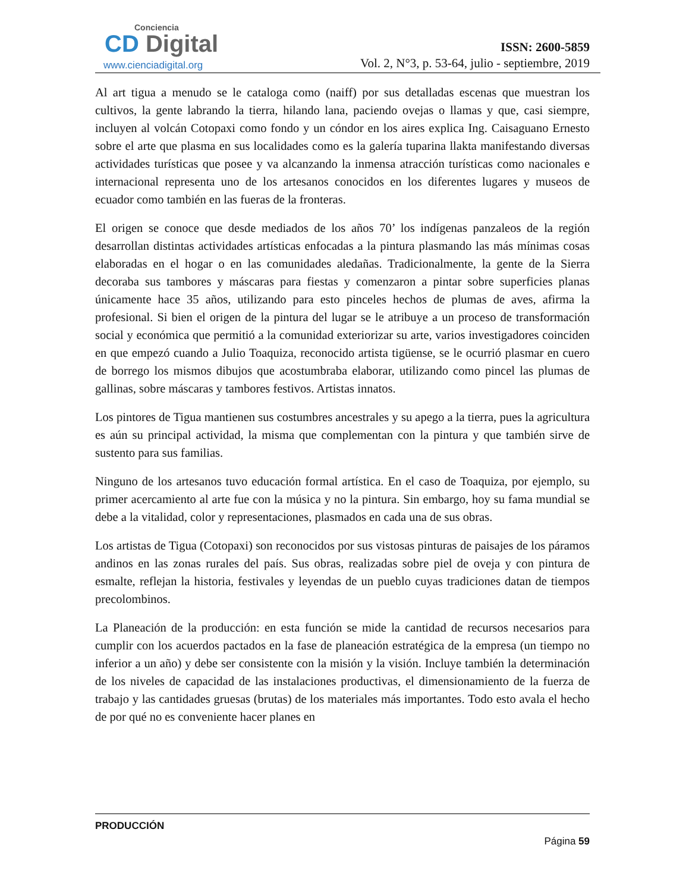Conciencia
CD Digital
www.cienciadigital.org
ISSN: 2600-5859
Vol. 2, N°3, p. 53-64, julio - septiembre, 2019
Al art tigua a menudo se le cataloga como (naiff) por sus detalladas escenas que muestran los cultivos, la gente labrando la tierra, hilando lana, paciendo ovejas o llamas y que, casi siempre, incluyen al volcán Cotopaxi como fondo y un cóndor en los aires explica Ing. Caisaguano Ernesto sobre el arte que plasma en sus localidades como es la galería tuparina llakta manifestando diversas actividades turísticas que posee y va alcanzando la inmensa atracción turísticas como nacionales e internacional representa uno de los artesanos conocidos en los diferentes lugares y museos de ecuador como también en las fueras de la fronteras.
El origen se conoce que desde mediados de los años 70’ los indígenas panzaleos de la región desarrollan distintas actividades artísticas enfocadas a la pintura plasmando las más mínimas cosas elaboradas en el hogar o en las comunidades aledañas. Tradicionalmente, la gente de la Sierra decoraba sus tambores y máscaras para fiestas y comenzaron a pintar sobre superficies planas únicamente hace 35 años, utilizando para esto pinceles hechos de plumas de aves, afirma la profesional. Si bien el origen de la pintura del lugar se le atribuye a un proceso de transformación social y económica que permitió a la comunidad exteriorizar su arte, varios investigadores coinciden en que empezó cuando a Julio Toaquiza, reconocido artista tigüense, se le ocurrió plasmar en cuero de borrego los mismos dibujos que acostumbraba elaborar, utilizando como pincel las plumas de gallinas, sobre máscaras y tambores festivos. Artistas innatos.
Los pintores de Tigua mantienen sus costumbres ancestrales y su apego a la tierra, pues la agricultura es aún su principal actividad, la misma que complementan con la pintura y que también sirve de sustento para sus familias.
Ninguno de los artesanos tuvo educación formal artística. En el caso de Toaquiza, por ejemplo, su primer acercamiento al arte fue con la música y no la pintura. Sin embargo, hoy su fama mundial se debe a la vitalidad, color y representaciones, plasmados en cada una de sus obras.
Los artistas de Tigua (Cotopaxi) son reconocidos por sus vistosas pinturas de paisajes de los páramos andinos en las zonas rurales del país. Sus obras, realizadas sobre piel de oveja y con pintura de esmalte, reflejan la historia, festivales y leyendas de un pueblo cuyas tradiciones datan de tiempos precolombinos.
La Planeación de la producción: en esta función se mide la cantidad de recursos necesarios para cumplir con los acuerdos pactados en la fase de planeación estratégica de la empresa (un tiempo no inferior a un año) y debe ser consistente con la misión y la visión. Incluye también la determinación de los niveles de capacidad de las instalaciones productivas, el dimensionamiento de la fuerza de trabajo y las cantidades gruesas (brutas) de los materiales más importantes. Todo esto avala el hecho de por qué no es conveniente hacer planes en
PRODUCCIÓN
Página 59